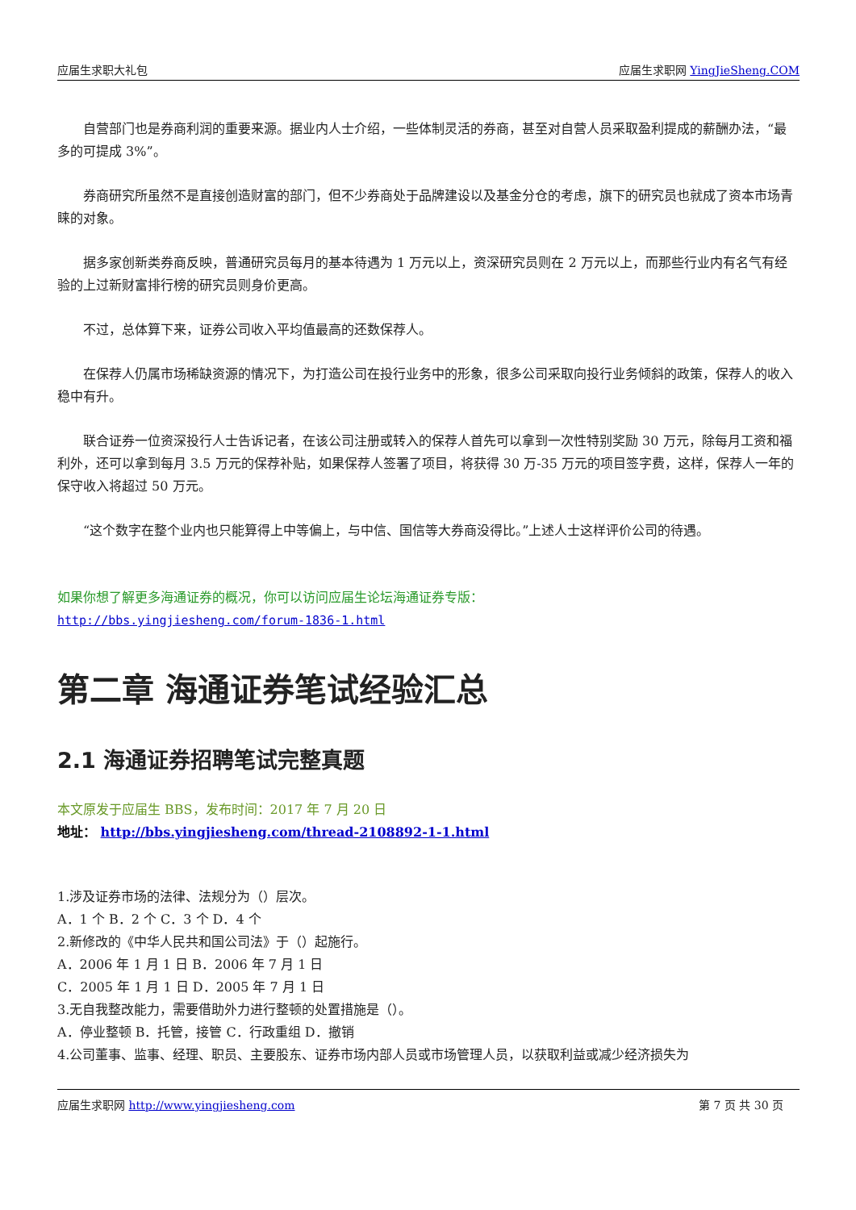应届生求职大礼包 应届生求职网 YingJieSheng.COM
自营部门也是券商利润的重要来源。据业内人士介绍，一些体制灵活的券商，甚至对自营人员采取盈利提成的薪酬办法，“最多的可提成 3%”。
券商研究所虽然不是直接创造财富的部门，但不少券商处于品牌建设以及基金分仓的考虑，旗下的研究员也就成了资本市场青睐的对象。
据多家创新类券商反映，普通研究员每月的基本待遇为 1 万元以上，资深研究员则在 2 万元以上，而那些行业内有名气有经验的上过新财富排行榜的研究员则身价更高。
不过，总体算下来，证券公司收入平均值最高的还数保荐人。
在保荐人仍属市场稀缺资源的情况下，为打造公司在投行业务中的形象，很多公司采取向投行业务倾斜的政策，保荐人的收入稳中有升。
联合证券一位资深投行人士告诉记者，在该公司注册或转入的保荐人首先可以拿到一次性特别奖励 30 万元，除每月工资和福利外，还可以拿到每月 3.5 万元的保荐补贴，如果保荐人签署了项目，将获得 30 万-35 万元的项目签字费，这样，保荐人一年的保守收入将超过 50 万元。
“这个数字在整个业内也只能算得上中等偏上，与中信、国信等大券商没得比。”上述人士这样评价公司的待遇。
如果你想了解更多海通证券的概况，你可以访问应届生论坛海通证券专版：
http://bbs.yingjiesheng.com/forum-1836-1.html
第二章 海通证券笔试经验汇总
2.1 海通证券招聘笔试完整真题
本文原发于应届生 BBS，发布时间：2017 年 7 月 20 日
地址： http://bbs.yingjiesheng.com/thread-2108892-1-1.html
1.涉及证券市场的法律、法规分为（）层次。
A．1 个 B．2 个 C．3 个 D．4 个
2.新修改的《中华人民共和国公司法》于（）起施行。
A．2006 年 1 月 1 日 B．2006 年 7 月 1 日
C．2005 年 1 月 1 日 D．2005 年 7 月 1 日
3.无自我整改能力，需要借助外力进行整顿的处置措施是（）。
A．停业整顿 B．托管，接管 C．行政重组 D．撤销
4.公司董事、监事、经理、职员、主要股东、证券市场内部人员或市场管理人员，以获取利益或减少经济损失为
应届生求职网 http://www.yingjiesheng.com 第 7 页 共 30 页